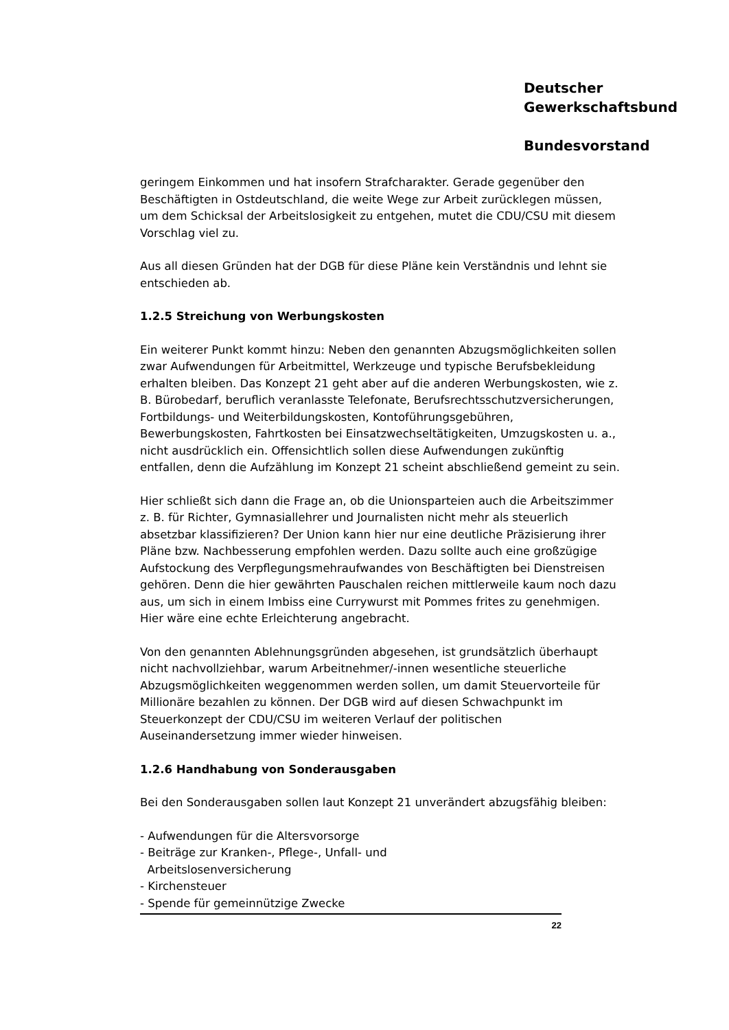Deutscher
Gewerkschaftsbund
Bundesvorstand
geringem Einkommen und hat insofern Strafcharakter. Gerade gegenüber den Beschäftigten in Ostdeutschland, die weite Wege zur Arbeit zurücklegen müssen, um dem Schicksal der Arbeitslosigkeit zu entgehen, mutet die CDU/CSU mit diesem Vorschlag viel zu.
Aus all diesen Gründen hat der DGB für diese Pläne kein Verständnis und lehnt sie entschieden ab.
1.2.5 Streichung von Werbungskosten
Ein weiterer Punkt kommt hinzu: Neben den genannten Abzugsmöglichkeiten sollen zwar Aufwendungen für Arbeitmittel, Werkzeuge und typische Berufsbekleidung erhalten bleiben. Das Konzept 21 geht aber auf die anderen Werbungskosten, wie z. B. Bürobedarf, beruflich veranlasste Telefonate, Berufsrechtsschutzversicherungen, Fortbildungs- und Weiterbildungskosten, Kontoführungsgebühren, Bewerbungskosten, Fahrtkosten bei Einsatzwechseltätigkeiten, Umzugskosten u. a., nicht ausdrücklich ein. Offensichtlich sollen diese Aufwendungen zukünftig entfallen, denn die Aufzählung im Konzept 21 scheint abschließend gemeint zu sein.
Hier schließt sich dann die Frage an, ob die Unionsparteien auch die Arbeitszimmer z. B. für Richter, Gymnasiallehrer und Journalisten nicht mehr als steuerlich absetzbar klassifizieren? Der Union kann hier nur eine deutliche Präzisierung ihrer Pläne bzw. Nachbesserung empfohlen werden. Dazu sollte auch eine großzügige Aufstockung des Verpflegungsmehraufwandes von Beschäftigten bei Dienstreisen gehören. Denn die hier gewährten Pauschalen reichen mittlerweile kaum noch dazu aus, um sich in einem Imbiss eine Currywurst mit Pommes frites zu genehmigen. Hier wäre eine echte Erleichterung angebracht.
Von den genannten Ablehnungsgründen abgesehen, ist grundsätzlich überhaupt nicht nachvollziehbar, warum Arbeitnehmer/-innen wesentliche steuerliche Abzugsmöglichkeiten weggenommen werden sollen, um damit Steuervorteile für Millionäre bezahlen zu können. Der DGB wird auf diesen Schwachpunkt im Steuerkonzept der CDU/CSU im weiteren Verlauf der politischen Auseinandersetzung immer wieder hinweisen.
1.2.6 Handhabung von Sonderausgaben
Bei den Sonderausgaben sollen laut Konzept 21 unverändert abzugsfähig bleiben:
- Aufwendungen für die Altersvorsorge
- Beiträge zur Kranken-, Pflege-, Unfall- und
Arbeitslosenversicherung
- Kirchensteuer
- Spende für gemeinnützige Zwecke
22